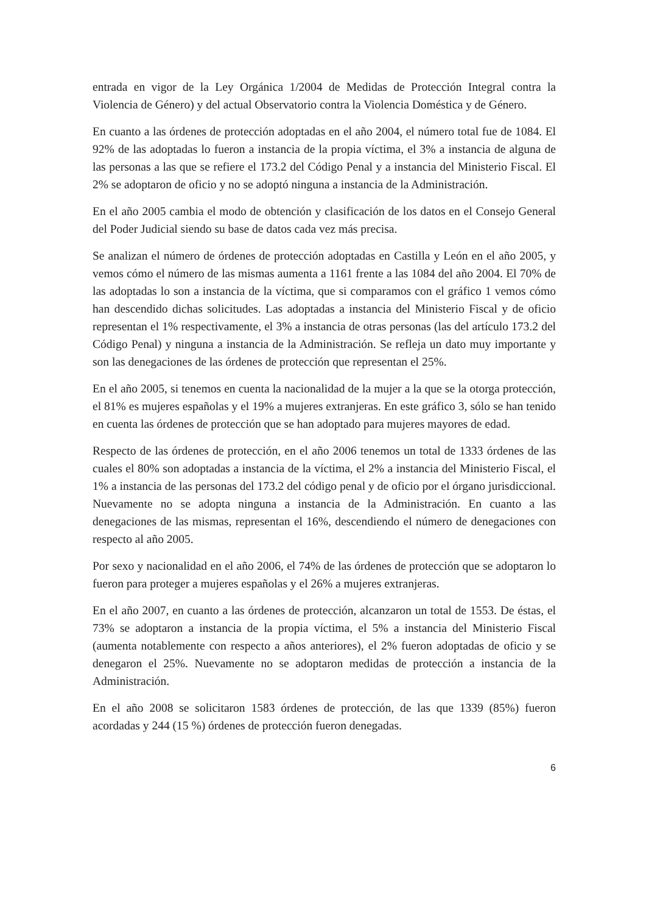entrada en vigor de la Ley Orgánica 1/2004 de Medidas de Protección Integral contra la Violencia de Género) y del actual Observatorio contra la Violencia Doméstica y de Género.
En cuanto a las órdenes de protección adoptadas en el año 2004, el número total fue de 1084. El 92% de las adoptadas lo fueron a instancia de la propia víctima, el 3% a instancia de alguna de las personas a las que se refiere el 173.2 del Código Penal y a instancia del Ministerio Fiscal. El 2% se adoptaron de oficio y no se adoptó ninguna a instancia de la Administración.
En el año 2005 cambia el modo de obtención y clasificación de los datos en el Consejo General del Poder Judicial siendo su base de datos cada vez más precisa.
Se analizan el número de órdenes de protección adoptadas en Castilla y León en el año 2005, y vemos cómo el número de las mismas aumenta a 1161 frente a las 1084 del año 2004. El 70% de las adoptadas lo son a instancia de la víctima, que si comparamos con el gráfico 1 vemos cómo han descendido dichas solicitudes. Las adoptadas a instancia del Ministerio Fiscal y de oficio representan el 1% respectivamente, el 3% a instancia de otras personas (las del artículo 173.2 del Código Penal) y ninguna a instancia de la Administración. Se refleja un dato muy importante y son las denegaciones de las órdenes de protección que representan el 25%.
En el año 2005, si tenemos en cuenta la nacionalidad de la mujer a la que se la otorga protección, el 81% es mujeres españolas y el 19% a mujeres extranjeras. En este gráfico 3, sólo se han tenido en cuenta las órdenes de protección que se han adoptado para mujeres mayores de edad.
Respecto de las órdenes de protección, en el año 2006 tenemos un total de 1333 órdenes de las cuales el 80% son adoptadas a instancia de la víctima, el 2% a instancia del Ministerio Fiscal, el 1% a instancia de las personas del 173.2 del código penal y de oficio por el órgano jurisdiccional. Nuevamente no se adopta ninguna a instancia de la Administración. En cuanto a las denegaciones de las mismas, representan el 16%, descendiendo el número de denegaciones con respecto al año 2005.
Por sexo y nacionalidad en el año 2006, el 74% de las órdenes de protección que se adoptaron lo fueron para proteger a mujeres españolas y el 26% a mujeres extranjeras.
En el año 2007, en cuanto a las órdenes de protección, alcanzaron un total de 1553. De éstas, el 73% se adoptaron a instancia de la propia víctima, el 5% a instancia del Ministerio Fiscal (aumenta notablemente con respecto a años anteriores), el 2% fueron adoptadas de oficio y se denegaron el 25%. Nuevamente no se adoptaron medidas de protección a instancia de la Administración.
En el año 2008 se solicitaron 1583 órdenes de protección, de las que 1339 (85%) fueron acordadas y 244 (15 %) órdenes de protección fueron denegadas.
6